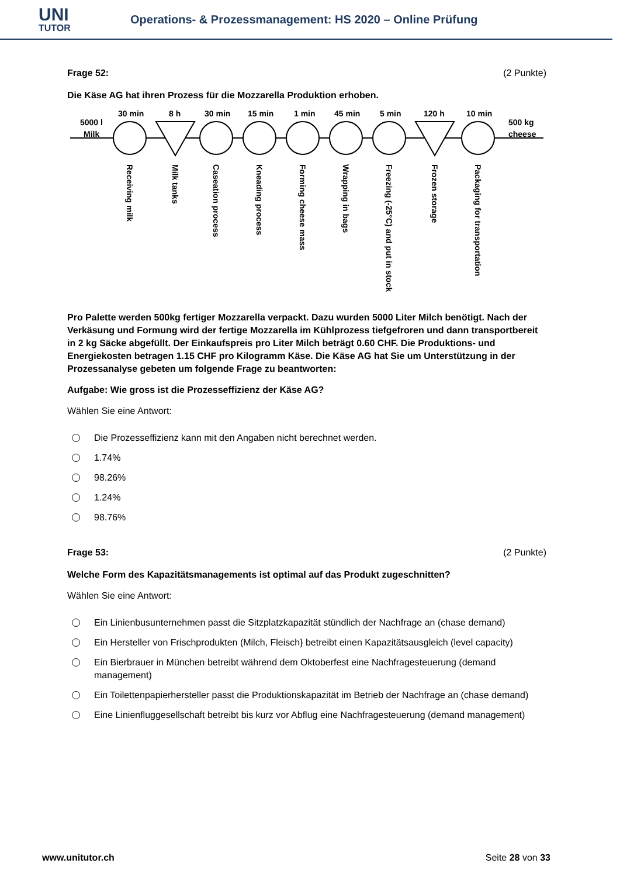UNI
TUTOR
Operations- & Prozessmanagement: HS 2020 – Online Prüfung
Frage 52: (2 Punkte)
Die Käse AG hat ihren Prozess für die Mozzarella Produktion erhoben.
5000 l
Milk
500 kg
cheese
30 min
8 h
30 min
15 min
1 min
45 min
5 min
120 h
10 min
Receiving milk
Milk tanks
Caseation process
Kneading process
Forming cheese mass
Wrapping in bags
Freezing (-25°C) and put in stock
Frozen storage
Packaging for transportation
Pro Palette werden 500kg fertiger Mozzarella verpackt. Dazu wurden 5000 Liter Milch benötigt. Nach der Verkäsung und Formung wird der fertige Mozzarella im Kühlprozess tiefgefroren und dann transportbereit in 2 kg Säcke abgefüllt. Der Einkaufspreis pro Liter Milch beträgt 0.60 CHF. Die Produktions- und Energiekosten betragen 1.15 CHF pro Kilogramm Käse. Die Käse AG hat Sie um Unterstützung in der Prozessanalyse gebeten um folgende Frage zu beantworten:
Aufgabe: Wie gross ist die Prozesseffizienz der Käse AG?
Wählen Sie eine Antwort:
Die Prozesseffizienz kann mit den Angaben nicht berechnet werden.
1.74%
98.26%
1.24%
98.76%
Frage 53: (2 Punkte)
Welche Form des Kapazitätsmanagements ist optimal auf das Produkt zugeschnitten?
Wählen Sie eine Antwort:
Ein Linienbusunternehmen passt die Sitzplatzkapazität stündlich der Nachfrage an (chase demand)
Ein Hersteller von Frischprodukten (Milch, Fleisch} betreibt einen Kapazitätsausgleich (level capacity)
Ein Bierbrauer in München betreibt während dem Oktoberfest eine Nachfragesteuerung (demand management)
Ein Toilettenpapierhersteller passt die Produktionskapazität im Betrieb der Nachfrage an (chase demand)
Eine Linienfluggesellschaft betreibt bis kurz vor Abflug eine Nachfragesteuerung (demand management)
www.unitutor.ch Seite 28 von 33